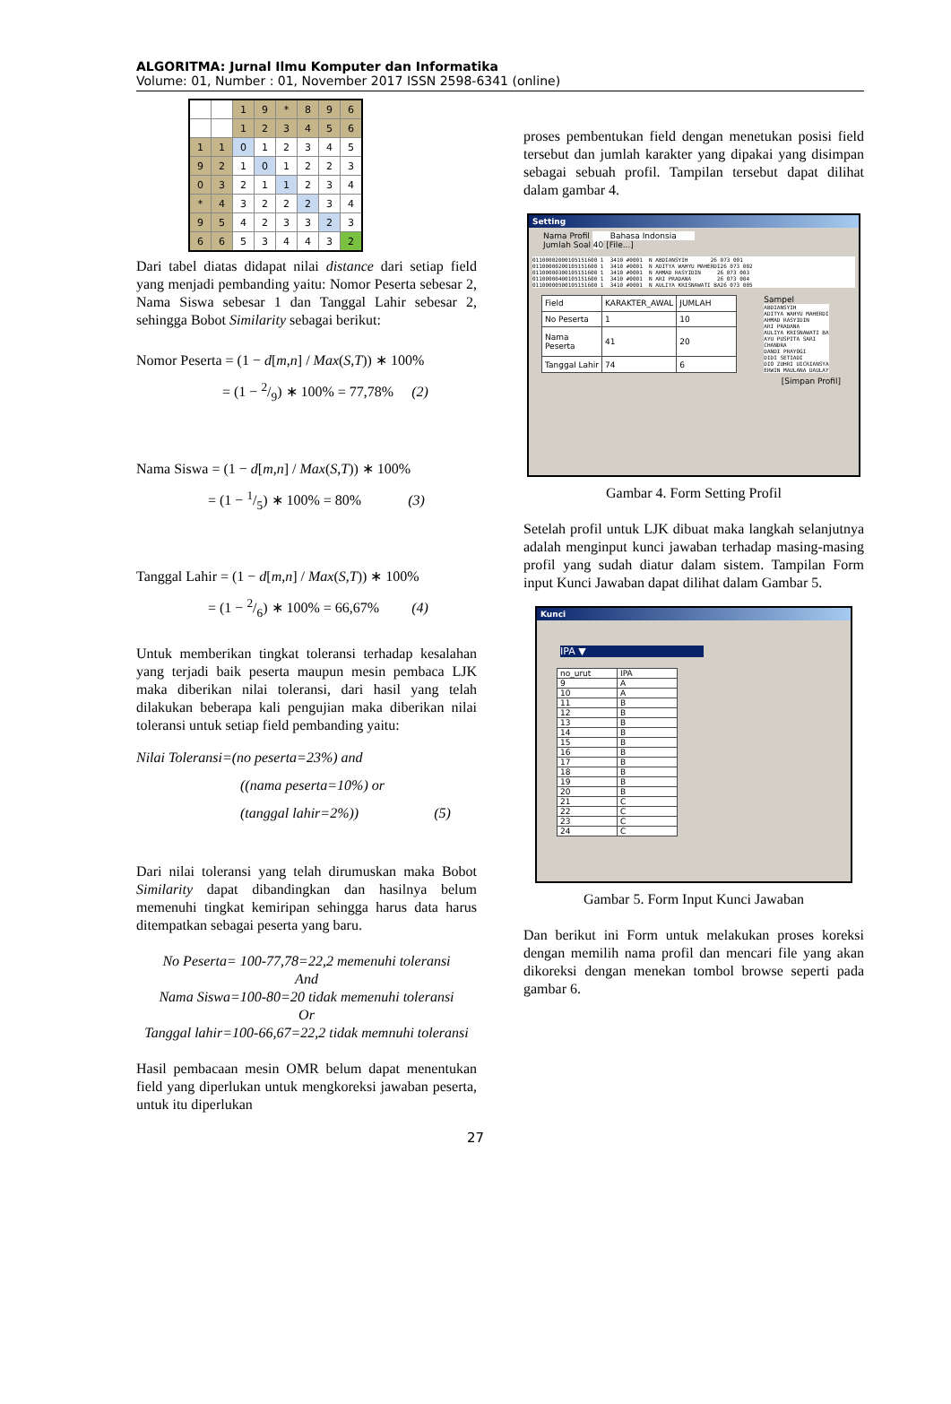ALGORITMA: Jurnal Ilmu Komputer dan Informatika
Volume: 01, Number : 01, November 2017 ISSN 2598-6341 (online)
| | | 1 | 9 | * | 8 | 9 | 6 |
| | | 1 | 2 | 3 | 4 | 5 | 6 |
| 1 | 1 | 0 | 1 | 2 | 3 | 4 | 5 |
| 9 | 2 | 1 | 0 | 1 | 2 | 2 | 3 |
| 0 | 3 | 2 | 1 | 1 | 2 | 3 | 4 |
| * | 4 | 3 | 2 | 2 | 2 | 3 | 4 |
| 9 | 5 | 4 | 2 | 3 | 3 | 2 | 3 |
| 6 | 6 | 5 | 3 | 4 | 4 | 3 | 2 |
Dari tabel diatas didapat nilai distance dari setiap field yang menjadi pembanding yaitu: Nomor Peserta sebesar 2, Nama Siswa sebesar 1 dan Tanggal Lahir sebesar 2, sehingga Bobot Similarity sebagai berikut:
Nomor Peserta = (1 − d[m,n] / Max(S,T)) ∗ 100%
      = (1 − 2/9) ∗ 100% = 77,78%  (2)
Nama Siswa = (1 − d[m,n] / Max(S,T)) ∗ 100%
     = (1 − 1/5) ∗ 100% = 80%    (3)
Tanggal Lahir = (1 − d[m,n] / Max(S,T)) ∗ 100%
     = (1 − 2/6) ∗ 100% = 66,67%   (4)
Untuk memberikan tingkat toleransi terhadap kesalahan yang terjadi baik peserta maupun mesin pembaca LJK maka diberikan nilai toleransi, dari hasil yang telah dilakukan beberapa kali pengujian maka diberikan nilai toleransi untuk setiap field pembanding yaitu:
Nilai Toleransi=(no peserta=23%) and
((nama peserta=10%) or
(tanggal lahir=2%)) (5)
Dari nilai toleransi yang telah dirumuskan maka Bobot Similarity dapat dibandingkan dan hasilnya belum memenuhi tingkat kemiripan sehingga harus data harus ditempatkan sebagai peserta yang baru.
No Peserta= 100-77,78=22,2 memenuhi toleransi
And
Nama Siswa=100-80=20 tidak memenuhi toleransi
Or
Tanggal lahir=100-66,67=22,2 tidak memnuhi toleransi
Hasil pembacaan mesin OMR belum dapat menentukan field yang diperlukan untuk mengkoreksi jawaban peserta, untuk itu diperlukan
proses pembentukan field dengan menetukan posisi field tersebut dan jumlah karakter yang dipakai yang disimpan sebagai sebuah profil. Tampilan tersebut dapat dilihat dalam gambar 4.
Setting
Nama Profil Bahasa Indonsia
Jumlah Soal 40 [File...]
01100002000105151600 1 3410 #0001 N ABDIANSYIH 26 073 001 01100000200105151600 1 3410 #0001 N ADITYA WAHYU MAHERDI26 073 002 01100000300105151600 1 3410 #0001 N AHMAD RASYIDIN 26 073 003 01100000400105151600 1 3410 #0001 N ARI PRADANA 26 073 004 01100000500105151600 1 3410 #0001 N AULIYA KRISNAWATI BA26 073 005
| Field | KARAKTER_AWAL | JUMLAH |
| No Peserta | 1 | 10 |
| Nama Peserta | 41 | 20 |
| Tanggal Lahir | 74 | 6 |
Sampel
ABDIANSYIH ADITYA WAHYU MAHERDI AHMAD RASYIDIN ARI PRADANA AULIYA KRISNAWATI BA AYU PUSPITA SARI CHANDRA DANDI PRAYOGI DIDI SETIADI DIO ZUHRI UICRIANSYA ERWIN MAULANA DAULAY
[Simpan Profil]
Gambar 4. Form Setting Profil
Setelah profil untuk LJK dibuat maka langkah selanjutnya adalah menginput kunci jawaban terhadap masing-masing profil yang sudah diatur dalam sistem. Tampilan Form input Kunci Jawaban dapat dilihat dalam Gambar 5.
Kunci
IPA ▼
| no_urut | IPA |
| 9 | A |
| 10 | A |
| 11 | B |
| 12 | B |
| 13 | B |
| 14 | B |
| 15 | B |
| 16 | B |
| 17 | B |
| 18 | B |
| 19 | B |
| 20 | B |
| 21 | C |
| 22 | C |
| 23 | C |
| 24 | C |
Gambar 5. Form Input Kunci Jawaban
Dan berikut ini Form untuk melakukan proses koreksi dengan memilih nama profil dan mencari file yang akan dikoreksi dengan menekan tombol browse seperti pada gambar 6.
27